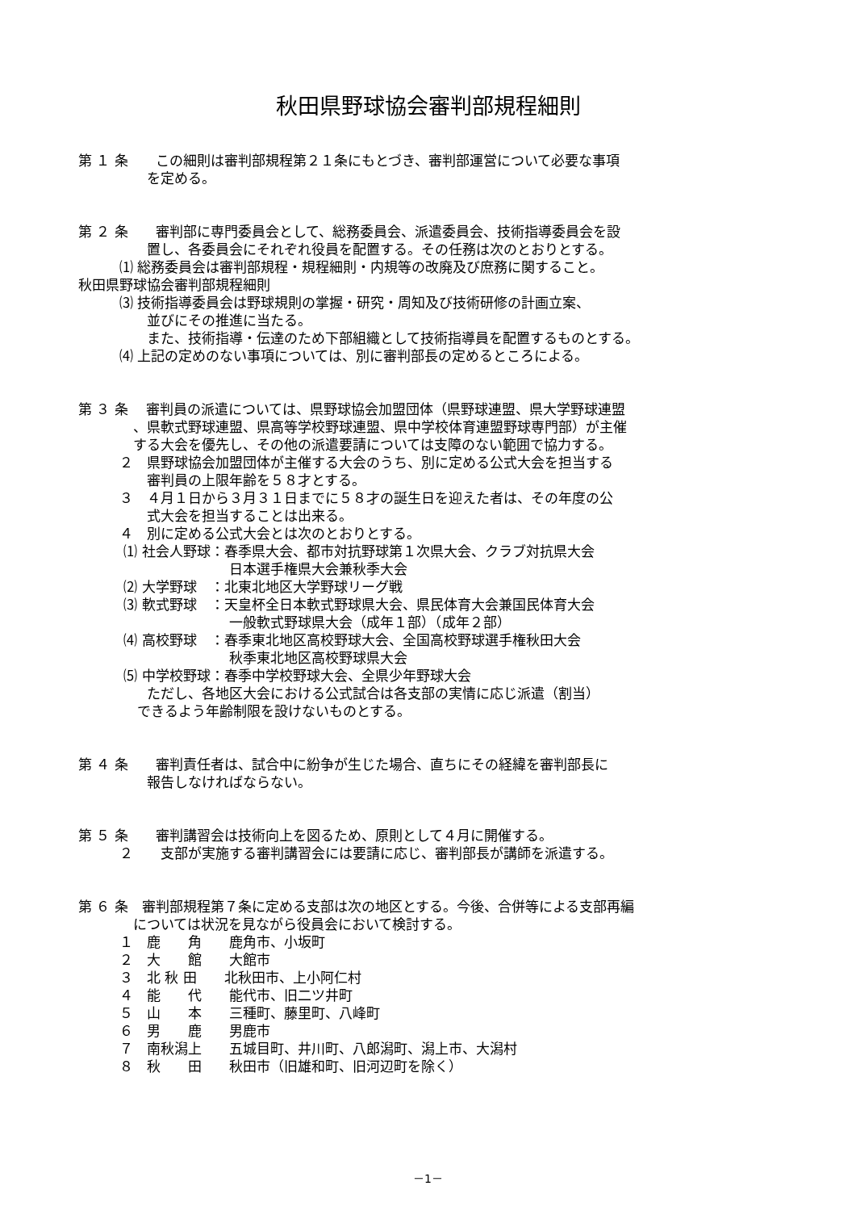秋田県野球協会審判部規程細則
第 １ 条　　この細則は審判部規程第２１条にもとづき、審判部運営について必要な事項
　　　　　を定める。
第 ２ 条　　審判部に専門委員会として、総務委員会、派遣委員会、技術指導委員会を設
　　　　　置し、各委員会にそれぞれ役員を配置する。その任務は次のとおりとする。
　　　⑴ 総務委員会は審判部規程・規程細則・内規等の改廃及び庶務に関すること。
秋田県野球協会審判部規程細則
　　　⑶ 技術指導委員会は野球規則の掌握・研究・周知及び技術研修の計画立案、
　　　　　並びにその推進に当たる。
　　　　　また、技術指導・伝達のため下部組織として技術指導員を配置するものとする。
　　　⑷ 上記の定めのない事項については、別に審判部長の定めるところによる。
第 ３ 条　 審判員の派遣については、県野球協会加盟団体（県野球連盟、県大学野球連盟
　　　　、県軟式野球連盟、県高等学校野球連盟、県中学校体育連盟野球専門部）が主催
　　　　する大会を優先し、その他の派遣要請については支障のない範囲で協力する。
　　　２　県野球協会加盟団体が主催する大会のうち、別に定める公式大会を担当する
　　　　　審判員の上限年齢を５８才とする。
　　　３　４月１日から３月３１日までに５８才の誕生日を迎えた者は、その年度の公
　　　　　式大会を担当することは出来る。
　　　４　別に定める公式大会とは次のとおりとする。
　　　 ⑴ 社会人野球：春季県大会、都市対抗野球第１次県大会、クラブ対抗県大会
　　　　　　　　　　　日本選手権県大会兼秋季大会
　　　 ⑵ 大学野球　：北東北地区大学野球リーグ戦
　　　 ⑶ 軟式野球　：天皇杯全日本軟式野球県大会、県民体育大会兼国民体育大会
　　　　　　　　　　　一般軟式野球県大会（成年１部）（成年２部）
　　　 ⑷ 高校野球　：春季東北地区高校野球大会、全国高校野球選手権秋田大会
　　　　　　　　　　　秋季東北地区高校野球県大会
　　　 ⑸ 中学校野球：春季中学校野球大会、全県少年野球大会
　　　　　ただし、各地区大会における公式試合は各支部の実情に応じ派遣（割当）
　　　　 できるよう年齢制限を設けないものとする。
第 ４ 条　　審判責任者は、試合中に紛争が生じた場合、直ちにその経緯を審判部長に
　　　　　報告しなければならない。
第 ５ 条　　審判講習会は技術向上を図るため、原則として４月に開催する。
　　　２　　支部が実施する審判講習会には要請に応じ、審判部長が講師を派遣する。
第 ６ 条　審判部規程第７条に定める支部は次の地区とする。今後、合併等による支部再編
　　　　については状況を見ながら役員会において検討する。
　　　１　鹿　　角　　鹿角市、小坂町
　　　２　大　　館　　大館市
　　　３　北 秋 田　　北秋田市、上小阿仁村
　　　４　能　　代　　能代市、旧二ツ井町
　　　５　山　　本　　三種町、藤里町、八峰町
　　　６　男　　鹿　　男鹿市
　　　７　南秋潟上　　五城目町、井川町、八郎潟町、潟上市、大潟村
　　　８　秋　　田　　秋田市（旧雄和町、旧河辺町を除く）
－1－